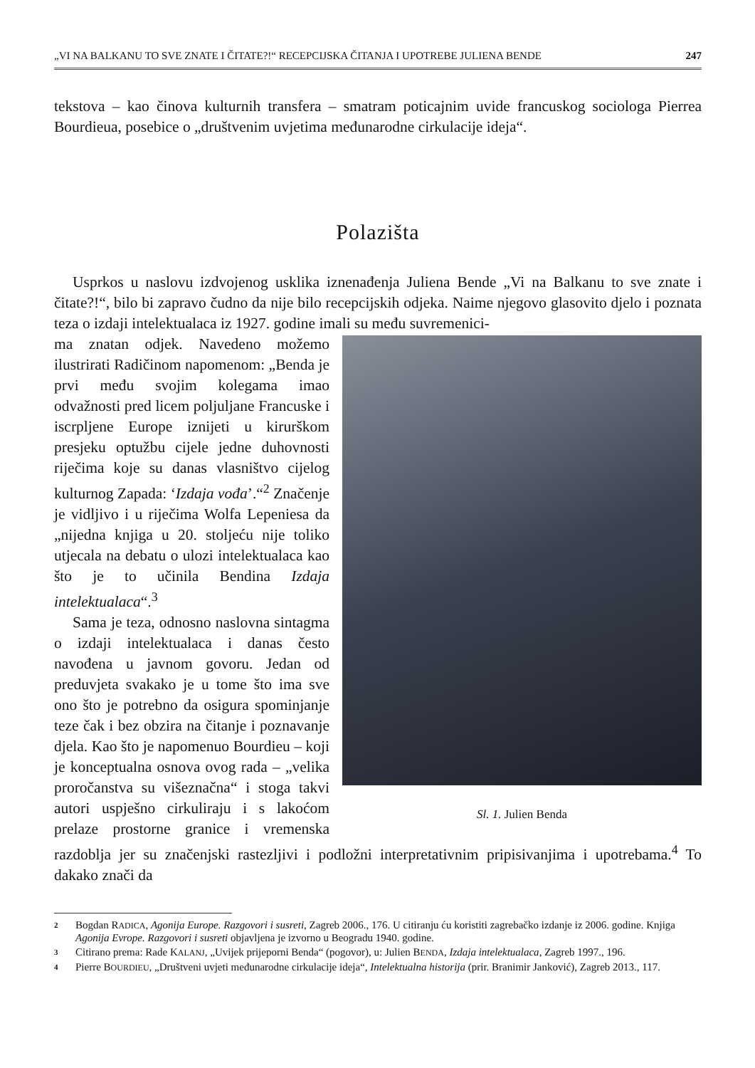„VI NA BALKANU TO SVE ZNATE I ČITATE?!“ RECEPCIJSKA ČITANJA I UPOTREBE JULIENA BENDE 247
tekstova – kao činova kulturnih transfera – smatram poticajnim uvide francuskog sociologa Pierrea Bourdieua, posebice o „društvenim uvjetima međunarodne cirkulacije ideja“.
Polazišta
Usprkos u naslovu izdvojenog usklika iznenađenja Juliena Bende „Vi na Balkanu to sve znate i čitate?!“, bilo bi zapravo čudno da nije bilo recepcijskih odjeka. Naime njegovo glasovito djelo i poznata teza o izdaji intelektualaca iz 1927. godine imali su među suvremenici-
Sl. 1. Julien Benda
ma znatan odjek. Navedeno možemo ilustrirati Radičinom napomenom: „Benda je prvi među svojim kolegama imao odvažnosti pred licem poljuljane Francuske i iscrpljene Europe iznijeti u kirurškom presjeku optužbu cijele jedne duhovnosti riječima koje su danas vlasništvo cijelog kulturnog Zapada: ‘Izdaja vođa’.“<sup>2</sup> Značenje je vidljivo i u riječima Wolfa Lepeniesa da „nijedna knjiga u 20. stoljeću nije toliko utjecala na debatu o ulozi intelektualaca kao što je to učinila Bendina Izdaja intelektualaca“.<sup>3</sup>
Sama je teza, odnosno naslovna sintagma o izdaji intelektualaca i danas često navođena u javnom govoru. Jedan od preduvjeta svakako je u tome što ima sve ono što je potrebno da osigura spominjanje teze čak i bez obzira na čitanje i poznavanje djela. Kao što je napomenuo Bourdieu – koji je konceptualna osnova ovog rada – „velika proročanstva su višeznačna“ i stoga takvi autori uspješno cirkuliraju i s lakoćom prelaze prostorne granice i vremenska razdoblja jer su značenjski rastezljivi i podložni interpretativnim pripisivanjima i upotrebama.<sup>4</sup> To dakako znači da
2 Bogdan RADICA, Agonija Europe. Razgovori i susreti, Zagreb 2006., 176. U citiranju ću koristiti zagrebačko izdanje iz 2006. godine. Knjiga Agonija Evrope. Razgovori i susreti objavljena je izvorno u Beogradu 1940. godine.
3 Citirano prema: Rade KALANJ, „Uvijek prijeporni Benda“ (pogovor), u: Julien BENDA, Izdaja intelektualaca, Zagreb 1997., 196.
4 Pierre BOURDIEU, „Društveni uvjeti međunarodne cirkulacije ideja“, Intelektualna historija (prir. Branimir Janković), Zagreb 2013., 117.